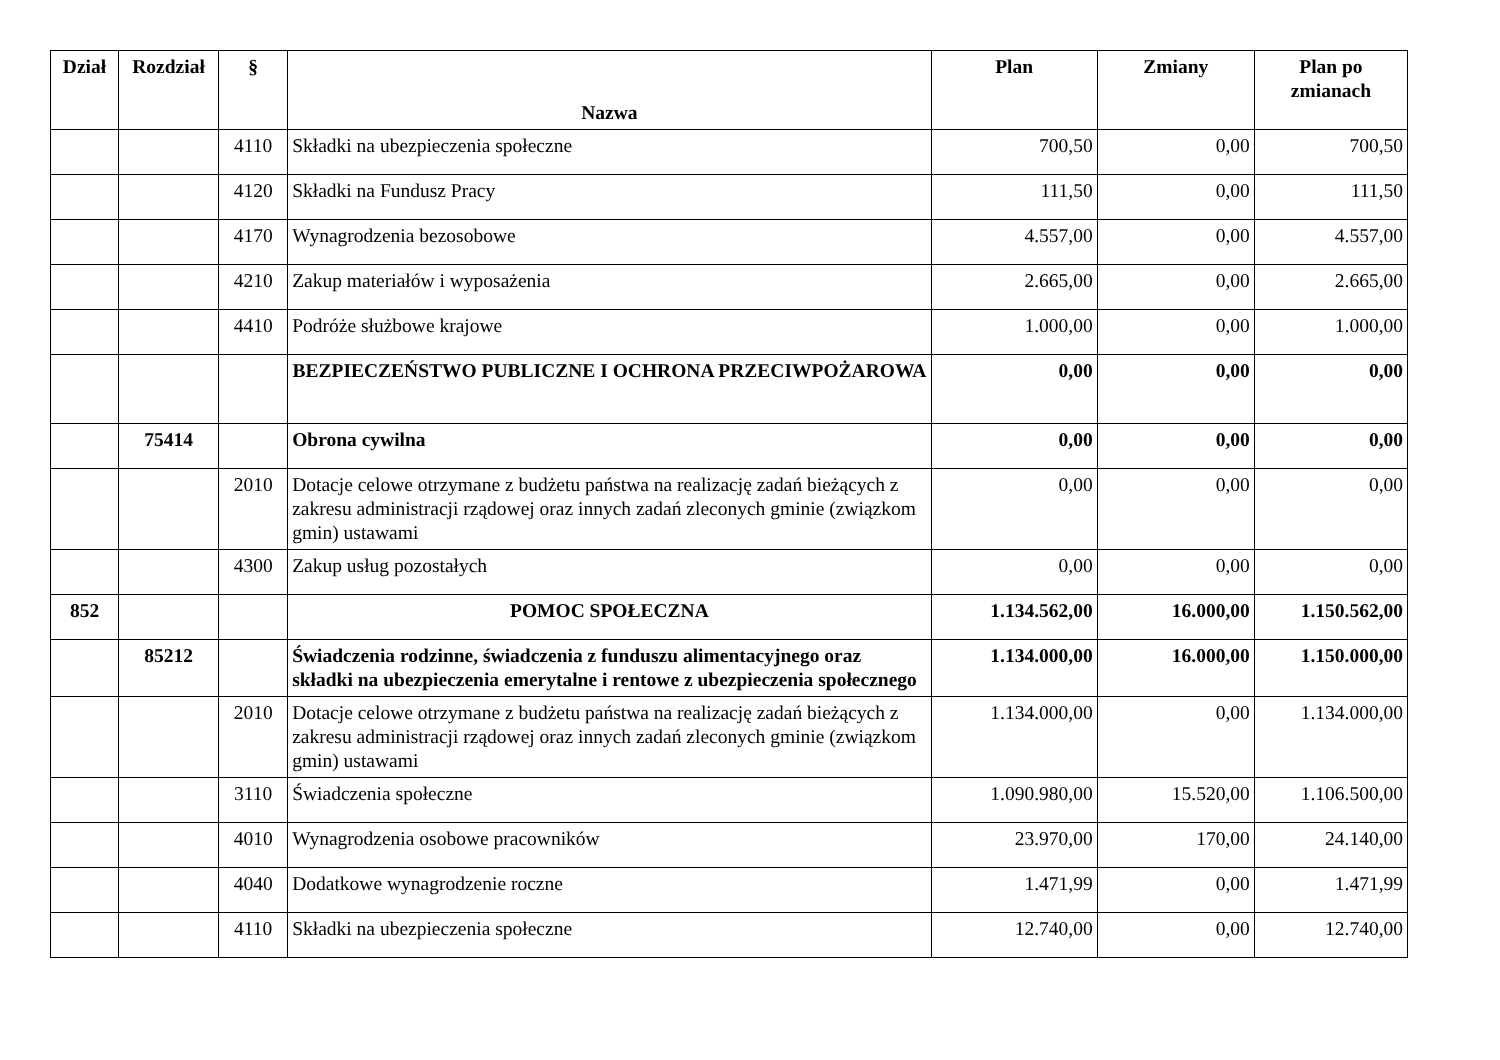| Dział | Rozdział | § | Nazwa | Plan | Zmiany | Plan po zmianach |
| --- | --- | --- | --- | --- | --- | --- |
| | | 4110 | Składki na ubezpieczenia społeczne | 700,50 | 0,00 | 700,50 |
| | | 4120 | Składki na Fundusz Pracy | 111,50 | 0,00 | 111,50 |
| | | 4170 | Wynagrodzenia bezosobowe | 4.557,00 | 0,00 | 4.557,00 |
| | | 4210 | Zakup materiałów i wyposażenia | 2.665,00 | 0,00 | 2.665,00 |
| | | 4410 | Podróże służbowe krajowe | 1.000,00 | 0,00 | 1.000,00 |
| | | | BEZPIECZEŃSTWO PUBLICZNE I OCHRONA PRZECIWPOŻAROWA | 0,00 | 0,00 | 0,00 |
| | 75414 | | Obrona cywilna | 0,00 | 0,00 | 0,00 |
| | | 2010 | Dotacje celowe otrzymane z budżetu państwa na realizację zadań bieżących z zakresu administracji rządowej oraz innych zadań zleconych gminie (związkom gmin) ustawami | 0,00 | 0,00 | 0,00 |
| | | 4300 | Zakup usług pozostałych | 0,00 | 0,00 | 0,00 |
| 852 | | | POMOC SPOŁECZNA | 1.134.562,00 | 16.000,00 | 1.150.562,00 |
| | 85212 | | Świadczenia rodzinne, świadczenia z funduszu alimentacyjnego oraz składki na ubezpieczenia emerytalne i rentowe z ubezpieczenia społecznego | 1.134.000,00 | 16.000,00 | 1.150.000,00 |
| | | 2010 | Dotacje celowe otrzymane z budżetu państwa na realizację zadań bieżących z zakresu administracji rządowej oraz innych zadań zleconych gminie (związkom gmin) ustawami | 1.134.000,00 | 0,00 | 1.134.000,00 |
| | | 3110 | Świadczenia społeczne | 1.090.980,00 | 15.520,00 | 1.106.500,00 |
| | | 4010 | Wynagrodzenia osobowe pracowników | 23.970,00 | 170,00 | 24.140,00 |
| | | 4040 | Dodatkowe wynagrodzenie roczne | 1.471,99 | 0,00 | 1.471,99 |
| | | 4110 | Składki na ubezpieczenia społeczne | 12.740,00 | 0,00 | 12.740,00 |